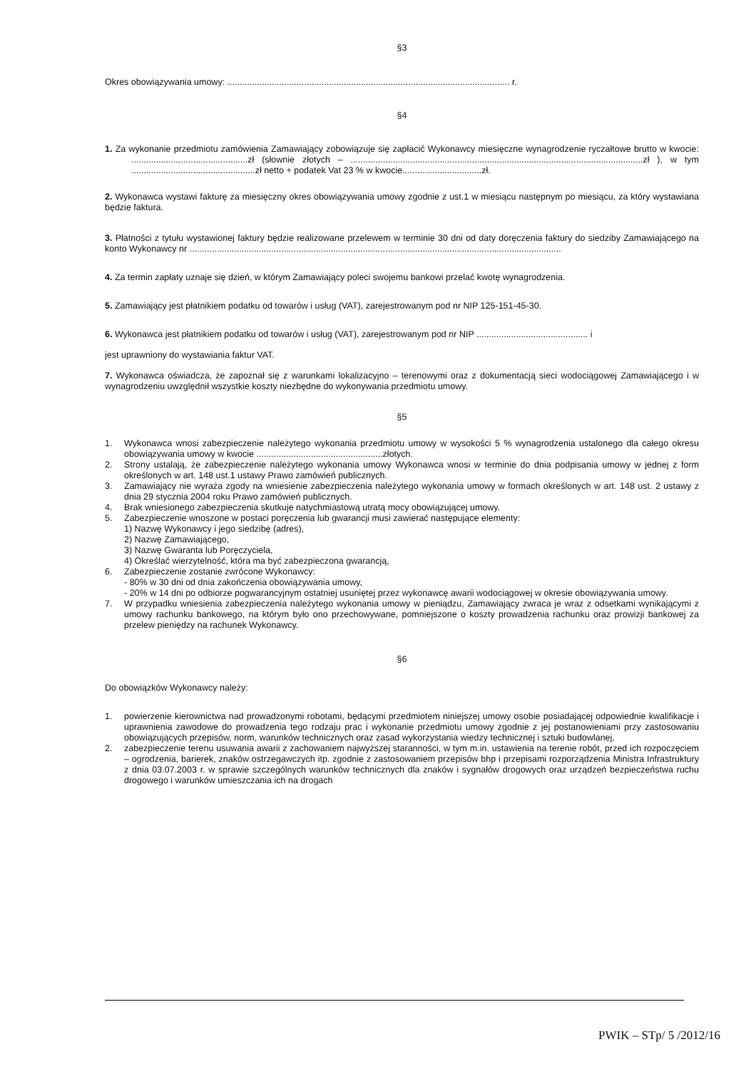§3
Okres obowiązywania umowy: .................................................................................................................. r.
§4
1. Za wykonanie przedmiotu zamówienia Zamawiający zobowiązuje się zapłacić Wykonawcy miesięczne wynagrodzenie ryczałtowe brutto w kwocie: ...............................................zł (słownie złotych – ......................................................................................................................zł ), w tym ..................................................zł netto + podatek Vat 23 % w kwocie................................zł.
2. Wykonawca wystawi fakturę za miesięczny okres obowiązywania umowy zgodnie z ust.1 w miesiącu następnym po miesiącu, za który wystawiana będzie faktura.
3. Płatności z tytułu wystawionej faktury będzie realizowane przelewem w terminie 30 dni od daty doręczenia faktury do siedziby Zamawiającego na konto Wykonawcy nr ......................................................................................................................................................
4. Za termin zapłaty uznaje się dzień, w którym Zamawiający poleci swojemu bankowi przelać kwotę wynagrodzenia.
5. Zamawiający jest płatnikiem podatku od towarów i usług (VAT), zarejestrowanym pod nr NIP 125-151-45-30.
6. Wykonawca jest płatnikiem podatku od towarów i usług (VAT), zarejestrowanym pod nr NIP ............................................. i
jest uprawniony do wystawiania faktur VAT.
7. Wykonawca oświadcza, że zapoznał się z warunkami lokalizacyjno – terenowymi oraz z dokumentacją sieci wodociągowej Zamawiającego i w wynagrodzeniu uwzględnił wszystkie koszty niezbędne do wykonywania przedmiotu umowy.
§5
1. Wykonawca wnosi zabezpieczenie należytego wykonania przedmiotu umowy w wysokości 5 % wynagrodzenia ustalonego dla całego okresu obowiązywania umowy w kwocie ...................................................złotych.
2. Strony ustalają, że zabezpieczenie należytego wykonania umowy Wykonawca wnosi w terminie do dnia podpisania umowy w jednej z form określonych w art. 148 ust.1 ustawy Prawo zamówień publicznych.
3. Zamawiający nie wyraża zgody na wniesienie zabezpieczenia należytego wykonania umowy w formach określonych w art. 148 ust. 2 ustawy z dnia 29 stycznia 2004 roku Prawo zamówień publicznych.
4. Brak wniesionego zabezpieczenia skutkuje natychmiastową utratą mocy obowiązującej umowy.
5. Zabezpieczenie wnoszone w postaci poręczenia lub gwarancji musi zawierać następujące elementy:
1) Nazwę Wykonawcy i jego siedzibę (adres),
2) Nazwę Zamawiającego,
3) Nazwę Gwaranta lub Poręczyciela,
4) Określać wierzytelność, która ma być zabezpieczona gwarancją,
6. Zabezpieczenie zostanie zwrócone Wykonawcy:
- 80% w 30 dni od dnia zakończenia obowiązywania umowy,
- 20% w 14 dni po odbiorze pogwarancyjnym ostatniej usuniętej przez wykonawcę awarii wodociągowej w okresie obowiązywania umowy.
7. W przypadku wniesienia zabezpieczenia należytego wykonania umowy w pieniądzu, Zamawiający zwraca je wraz z odsetkami wynikającymi z umowy rachunku bankowego, na którym było ono przechowywane, pomniejszone o koszty prowadzenia rachunku oraz prowizji bankowej za przelew pieniędzy na rachunek Wykonawcy.
§6
Do obowiązków Wykonawcy należy:
1. powierzenie kierownictwa nad prowadzonymi robotami, będącymi przedmiotem niniejszej umowy osobie posiadającej odpowiednie kwalifikacje i uprawnienia zawodowe do prowadzenia tego rodzaju prac i wykonanie przedmiotu umowy zgodnie z jej postanowieniami przy zastosowaniu obowiązujących przepisów, norm, warunków technicznych oraz zasad wykorzystania wiedzy technicznej i sztuki budowlanej,
2. zabezpieczenie terenu usuwania awarii z zachowaniem najwyższej staranności, w tym m.in. ustawienia na terenie robót, przed ich rozpoczęciem – ogrodzenia, barierek, znaków ostrzegawczych itp. zgodnie z zastosowaniem przepisów bhp i przepisami rozporządzenia Ministra Infrastruktury z dnia 03.07.2003 r. w sprawie szczególnych warunków technicznych dla znaków i sygnałów drogowych oraz urządzeń bezpieczeństwa ruchu drogowego i warunków umieszczania ich na drogach
PWIK – STp/ 5 /2012/16